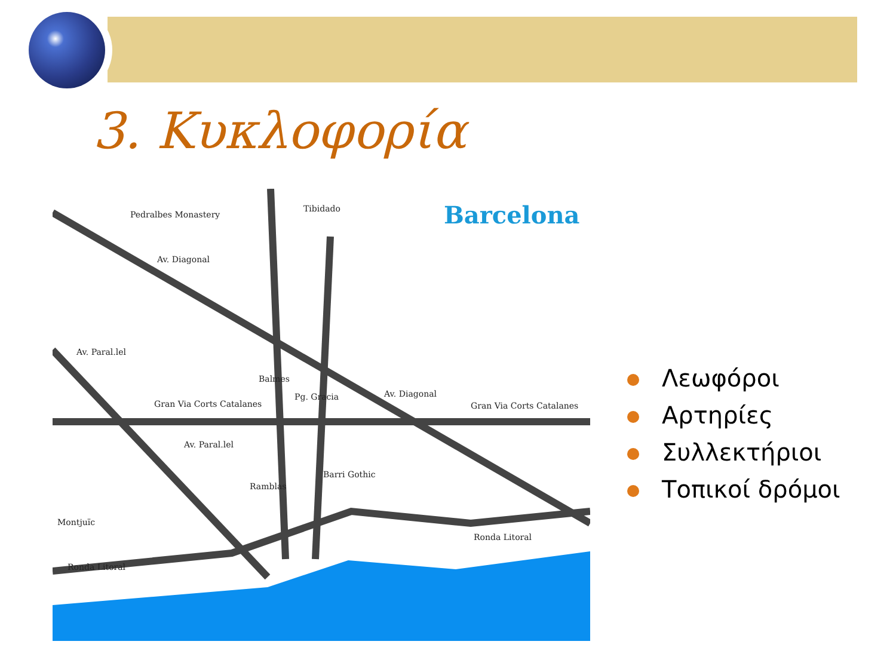3. Κυκλοφορία
Barcelona
Pedralbes Monastery
Tibidado
Av. Diagonal
Av. Diagonal
Av. Paral.lel
Av. Paral.lel
Balmes
Pg. Gracia
Gran Via Corts Catalanes Gran Via Corts Catalanes
Barri Gothic
Ramblas
Montjuïc
Ronda Litoral
Ronda Litoral
Λεωφόροι
Αρτηρίες
Συλλεκτήριοι
Τοπικοί δρόμοι